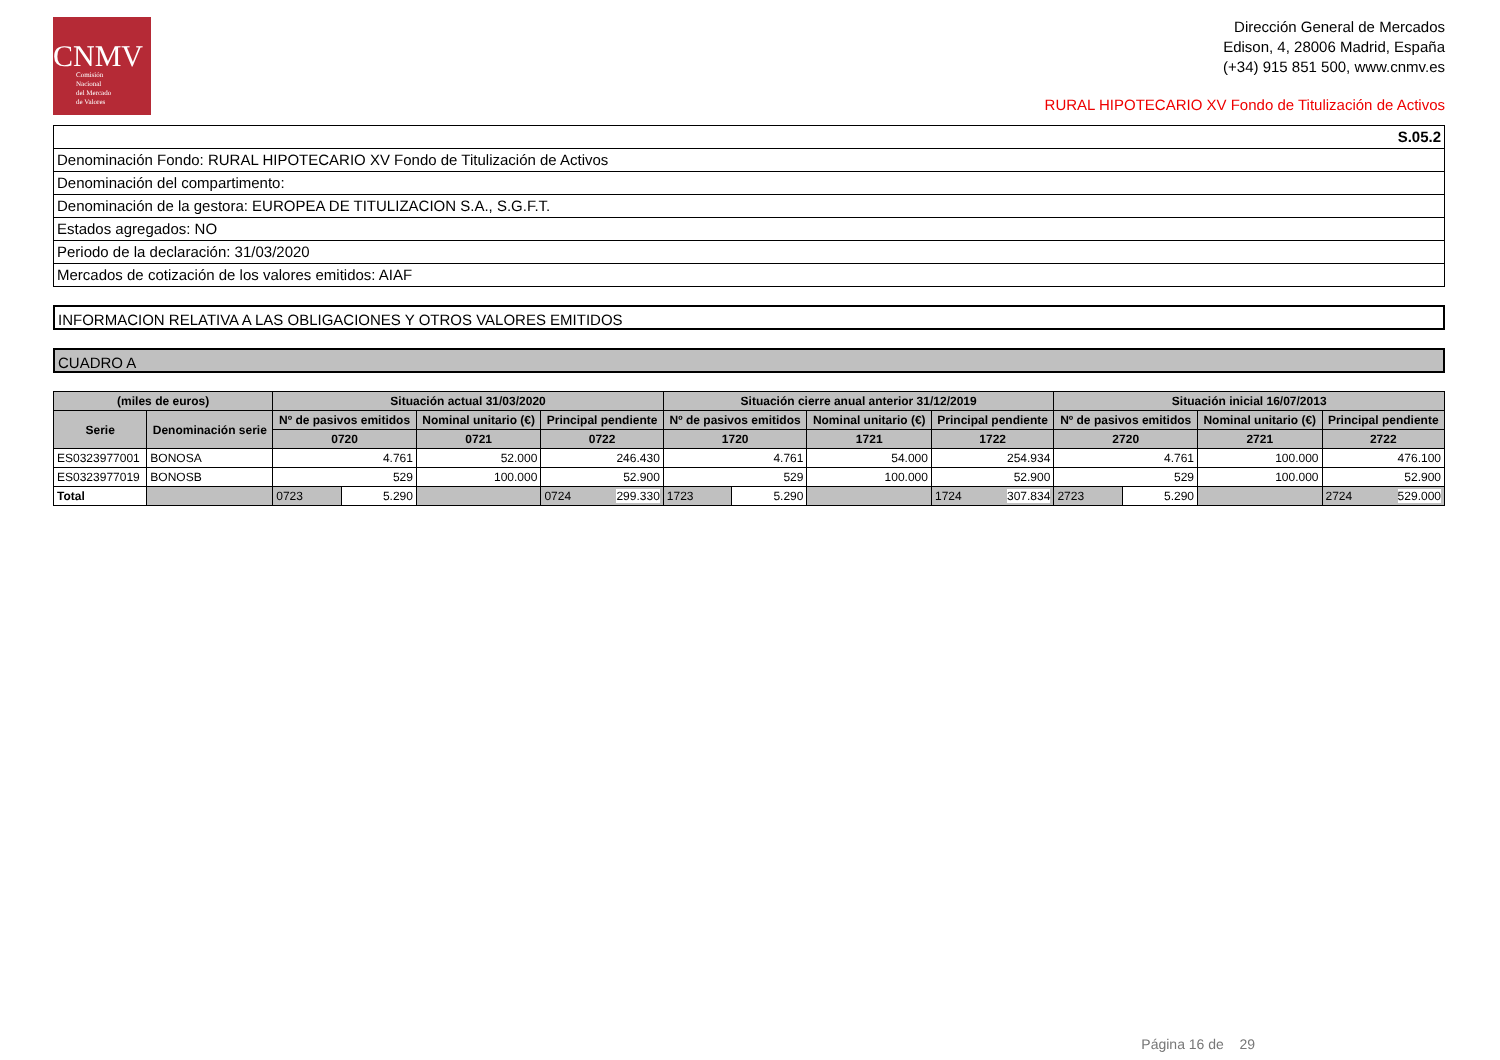CNMV
Comisión
Nacional
del Mercado
de Valores
Dirección General de Mercados
Edison, 4, 28006 Madrid, España
(+34) 915 851 500, www.cnmv.es
RURAL HIPOTECARIO XV Fondo de Titulización de Activos
S.05.2
Denominación Fondo: RURAL HIPOTECARIO XV Fondo de Titulización de Activos
Denominación del compartimento:
Denominación de la gestora: EUROPEA DE TITULIZACION S.A., S.G.F.T.
Estados agregados: NO
Periodo de la declaración: 31/03/2020
Mercados de cotización de los valores emitidos: AIAF
INFORMACION RELATIVA A LAS OBLIGACIONES Y OTROS VALORES EMITIDOS
CUADRO A
| (miles de euros) | | Situación actual 31/03/2020 | | | | Situación cierre anual anterior 31/12/2019 | | | | Situación inicial 16/07/2013 | | | |
| --- | --- | --- | --- | --- | --- | --- | --- | --- | --- | --- | --- | --- | --- |
| Serie | Denominación serie | Nº de pasivos emitidos | | Nominal unitario (€) | Principal pendiente | Nº de pasivos emitidos | | Nominal unitario (€) | Principal pendiente | Nº de pasivos emitidos | | Nominal unitario (€) | Principal pendiente |
| | | 0720 | | 0721 | 0722 | 1720 | | 1721 | 1722 | 2720 | | 2721 | 2722 |
| ES0323977001 | BONOSA | 4.761 | | 52.000 | 246.430 | 4.761 | | 54.000 | 254.934 | 4.761 | | 100.000 | 476.100 |
| ES0323977019 | BONOSB | 529 | | 100.000 | 52.900 | 529 | | 100.000 | 52.900 | 529 | | 100.000 | 52.900 |
| Total | | 0723 | 5.290 | | 0724 299.330 | 1723 | 5.290 | | 1724 307.834 | 2723 | 5.290 | | 2724 529.000 |
Página 16 de 29